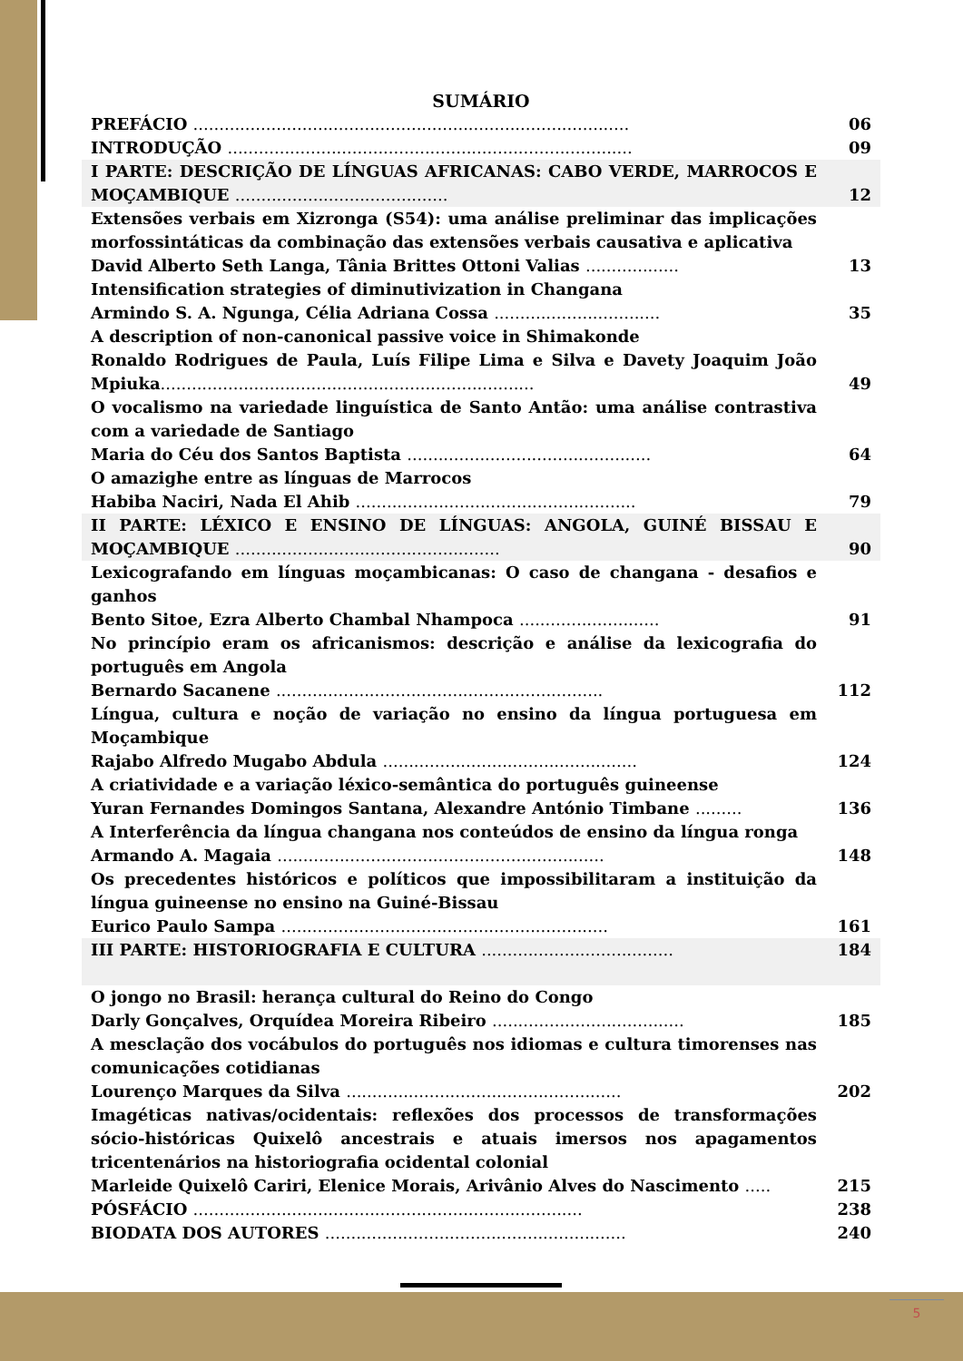SUMÁRIO
PREFÁCIO ....................................................................................
06
INTRODUÇÃO ..............................................................................
09
I PARTE: DESCRIÇÃO DE LÍNGUAS AFRICANAS: CABO VERDE, MARROCOS E MOÇAMBIQUE .........................................
12
Extensões verbais em Xizronga (S54): uma análise preliminar das implicações morfossintáticas da combinação das extensões verbais causativa e aplicativa
David Alberto Seth Langa, Tânia Brittes Ottoni Valias ..................
13
Intensification strategies of diminutivization in Changana
Armindo S. A. Ngunga, Célia Adriana Cossa ................................
35
A description of non-canonical passive voice in Shimakonde
Ronaldo Rodrigues de Paula, Luís Filipe Lima e Silva e Davety Joaquim João Mpiuka........................................................................
49
O vocalismo na variedade linguística de Santo Antão: uma análise contrastiva com a variedade de Santiago
Maria do Céu dos Santos Baptista ...............................................
64
O amazighe entre as línguas de Marrocos
Habiba Naciri, Nada El Ahib ......................................................
79
II PARTE: LÉXICO E ENSINO DE LÍNGUAS: ANGOLA, GUINÉ BISSAU E MOÇAMBIQUE ...................................................
90
Lexicografando em línguas moçambicanas: O caso de changana - desafios e ganhos
Bento Sitoe, Ezra Alberto Chambal Nhampoca ...........................
91
No princípio eram os africanismos: descrição e análise da lexicografia do português em Angola
Bernardo Sacanene ...............................................................
112
Língua, cultura e noção de variação no ensino da língua portuguesa em Moçambique
Rajabo Alfredo Mugabo Abdula .................................................
124
A criatividade e a variação léxico-semântica do português guineense
Yuran Fernandes Domingos Santana, Alexandre António Timbane .........
136
A Interferência da língua changana nos conteúdos de ensino da língua ronga
Armando A. Magaia ...............................................................
148
Os precedentes históricos e políticos que impossibilitaram a instituição da língua guineense no ensino na Guiné-Bissau
Eurico Paulo Sampa ...............................................................
161
III PARTE: HISTORIOGRAFIA E CULTURA ..................................... 184
O jongo no Brasil: herança cultural do Reino do Congo
Darly Gonçalves, Orquídea Moreira Ribeiro .....................................
185
A mesclação dos vocábulos do português nos idiomas e cultura timorenses nas comunicações cotidianas
Lourenço Marques da Silva .....................................................
202
Imagéticas nativas/ocidentais: reflexões dos processos de transformações sócio-históricas Quixelô ancestrais e atuais imersos nos apagamentos tricentenários na historiografia ocidental colonial
Marleide Quixelô Cariri, Elenice Morais, Arivânio Alves do Nascimento .....
215
PÓSFÁCIO ...........................................................................
238
BIODATA DOS AUTORES ..........................................................
240
5